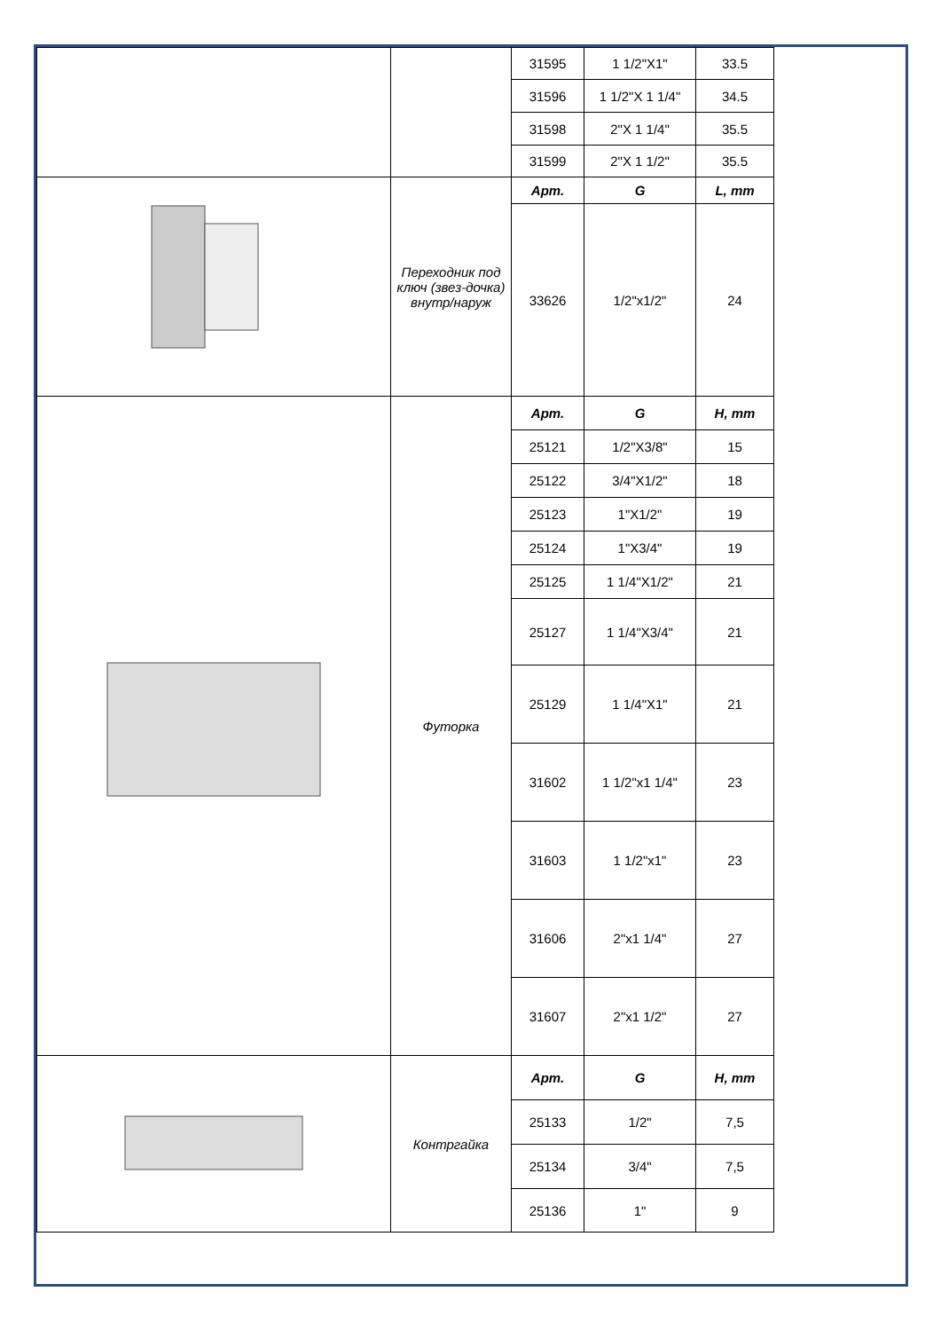| | | 31595 | 1 1/2"X1" | 33.5 |
| | | 31596 | 1 1/2"X 1 1/4" | 34.5 |
| | | 31598 | 2"X 1 1/4" | 35.5 |
| | | 31599 | 2"X 1 1/2" | 35.5 |
| | Переходник под ключ (звез-дочка) внутр/наруж | Арт. | G | L, mm |
| | | 33626 | 1/2"x1/2" | 24 |
| | Футорка | Арт. | G | H, mm |
| | | 25121 | 1/2"X3/8" | 15 |
| | | 25122 | 3/4"X1/2" | 18 |
| | | 25123 | 1"X1/2" | 19 |
| | | 25124 | 1"X3/4" | 19 |
| | | 25125 | 1 1/4"X1/2" | 21 |
| | | 25127 | 1 1/4"X3/4" | 21 |
| | | 25129 | 1 1/4"X1" | 21 |
| | | 31602 | 1 1/2"x1 1/4" | 23 |
| | | 31603 | 1 1/2"x1" | 23 |
| | | 31606 | 2"x1 1/4" | 27 |
| | | 31607 | 2"x1 1/2" | 27 |
| | Контргайка | Арт. | G | H, mm |
| | | 25133 | 1/2" | 7,5 |
| | | 25134 | 3/4" | 7,5 |
| | | 25136 | 1" | 9 |